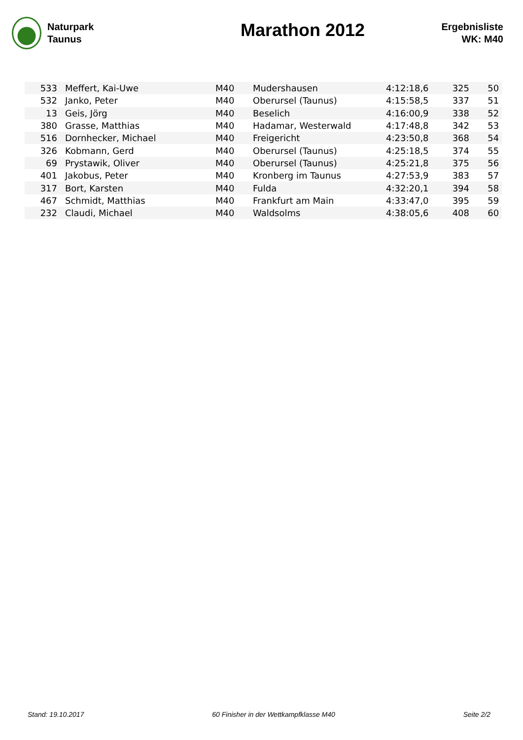Naturpark
Taunus
Marathon 2012
Ergebnisliste
WK: M40
| 533 | | Meffert, Kai-Uwe | M40 | Mudershausen | 4:12:18,6 | 325 | 50 |
| 532 | | Janko, Peter | M40 | Oberursel (Taunus) | 4:15:58,5 | 337 | 51 |
| 13 | | Geis, Jörg | M40 | Beselich | 4:16:00,9 | 338 | 52 |
| 380 | | Grasse, Matthias | M40 | Hadamar, Westerwald | 4:17:48,8 | 342 | 53 |
| 516 | | Dornhecker, Michael | M40 | Freigericht | 4:23:50,8 | 368 | 54 |
| 326 | | Kobmann, Gerd | M40 | Oberursel (Taunus) | 4:25:18,5 | 374 | 55 |
| 69 | | Prystawik, Oliver | M40 | Oberursel (Taunus) | 4:25:21,8 | 375 | 56 |
| 401 | | Jakobus, Peter | M40 | Kronberg im Taunus | 4:27:53,9 | 383 | 57 |
| 317 | | Bort, Karsten | M40 | Fulda | 4:32:20,1 | 394 | 58 |
| 467 | | Schmidt, Matthias | M40 | Frankfurt am Main | 4:33:47,0 | 395 | 59 |
| 232 | | Claudi, Michael | M40 | Waldsolms | 4:38:05,6 | 408 | 60 |
Stand: 19.10.2017 60 Finisher in der Wettkampfklasse M40 Seite 2/2